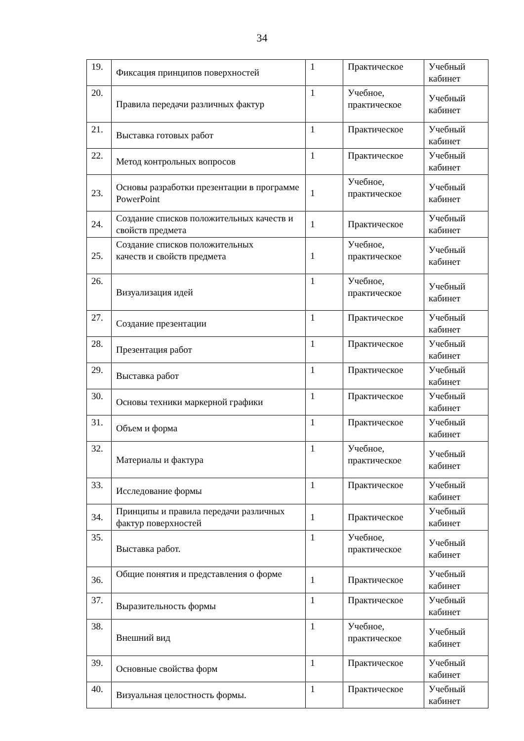34
| 19. | Фиксация принципов поверхностей | 1 | Практическое | Учебный кабинет |
| 20. | Правила передачи различных фактур | 1 | Учебное, практическое | Учебный кабинет |
| 21. | Выставка готовых работ | 1 | Практическое | Учебный кабинет |
| 22. | Метод контрольных вопросов | 1 | Практическое | Учебный кабинет |
| 23. | Основы разработки презентации в программе PowerPoint | 1 | Учебное, практическое | Учебный кабинет |
| 24. | Создание списков положительных качеств и свойств предмета | 1 | Практическое | Учебный кабинет |
| 25. | Создание списков положительных качеств и свойств предмета | 1 | Учебное, практическое | Учебный кабинет |
| 26. | Визуализация идей | 1 | Учебное, практическое | Учебный кабинет |
| 27. | Создание презентации | 1 | Практическое | Учебный кабинет |
| 28. | Презентация работ | 1 | Практическое | Учебный кабинет |
| 29. | Выставка работ | 1 | Практическое | Учебный кабинет |
| 30. | Основы техники маркерной графики | 1 | Практическое | Учебный кабинет |
| 31. | Объем и форма | 1 | Практическое | Учебный кабинет |
| 32. | Материалы и фактура | 1 | Учебное, практическое | Учебный кабинет |
| 33. | Исследование формы | 1 | Практическое | Учебный кабинет |
| 34. | Принципы и правила передачи различных фактур поверхностей | 1 | Практическое | Учебный кабинет |
| 35. | Выставка работ. | 1 | Учебное, практическое | Учебный кабинет |
| 36. | Общие понятия и представления о форме | 1 | Практическое | Учебный кабинет |
| 37. | Выразительность формы | 1 | Практическое | Учебный кабинет |
| 38. | Внешний вид | 1 | Учебное, практическое | Учебный кабинет |
| 39. | Основные свойства форм | 1 | Практическое | Учебный кабинет |
| 40. | Визуальная целостность формы. | 1 | Практическое | Учебный кабинет |